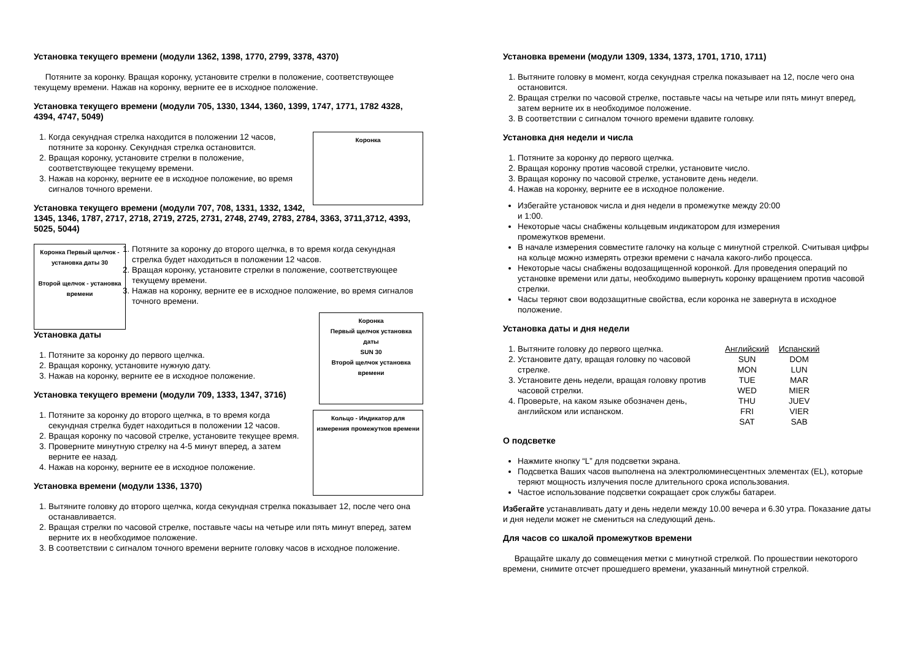Установка текущего времени (модули 1362, 1398, 1770, 2799, 3378, 4370)
Потяните за коронку. Вращая коронку, установите стрелки в положение, соответствующее текущему времени. Нажав на коронку, верните ее в исходное положение.
Установка текущего времени (модули 705, 1330, 1344, 1360, 1399, 1747, 1771, 1782 4328, 4394, 4747, 5049)
Коронка
1. Когда секундная стрелка находится в положении 12 часов, потяните за коронку. Секундная стрелка остановится.
2. Вращая коронку, установите стрелки в положение, соответствующее текущему времени.
3. Нажав на коронку, верните ее в исходное положение, во время сигналов точного времени.
Установка текущего времени (модули 707, 708, 1331, 1332, 1342, 1345, 1346, 1787, 2717, 2718, 2719, 2725, 2731, 2748, 2749, 2783, 2784, 3363, 3711,3712, 4393, 5025, 5044)
Коронка Первый щелчок - установка даты 30
Второй щелчок - установка времени
1. Потяните за коронку до второго щелчка, в то время когда секундная стрелка будет находиться в положении 12 часов.
2. Вращая коронку, установите стрелки в положение, соответствующее текущему времени.
3. Нажав на коронку, верните ее в исходное положение, во время сигналов точного времени.
Коронка
Первый щелчок установка даты
SUN 30
Второй щелчок установка времени
Установка даты
1. Потяните за коронку до первого щелчка.
2. Вращая коронку, установите нужную дату.
3. Нажав на коронку, верните ее в исходное положение.
Установка текущего времени (модули 709, 1333, 1347, 3716)
Кольцо - Индикатор для измерения промежутков времени
1. Потяните за коронку до второго щелчка, в то время когда секундная стрелка будет находиться в положении 12 часов.
2. Вращая коронку по часовой стрелке, установите текущее время.
3. Проверните минутную стрелку на 4-5 минут вперед, а затем верните ее назад.
4. Нажав на коронку, верните ее в исходное положение.
Установка времени (модули 1336, 1370)
1. Вытяните головку до второго щелчка, когда секундная стрелка показывает 12, после чего она останавливается.
2. Вращая стрелки по часовой стрелке, поставьте часы на четыре или пять минут вперед, затем верните их в необходимое положение.
3. В соответствии с сигналом точного времени верните головку часов в исходное положение.
Установка времени (модули 1309, 1334, 1373, 1701, 1710, 1711)
1. Вытяните головку в момент, когда секундная стрелка показывает на 12, после чего она остановится.
2. Вращая стрелки по часовой стрелке, поставьте часы на четыре или пять минут вперед, затем верните их в необходимое положение.
3. В соответствии с сигналом точного времени вдавите головку.
Установка дня недели и числа
1. Потяните за коронку до первого щелчка.
2. Вращая коронку против часовой стрелки, установите число.
3. Вращая коронку по часовой стрелке, установите день недели.
4. Нажав на коронку, верните ее в исходное положение.
Избегайте установок числа и дня недели в промежутке между 20:00 и 1:00.
Некоторые часы снабжены кольцевым индикатором для измерения промежутков времени.
В начале измерения совместите галочку на кольце с минутной стрелкой. Считывая цифры на кольце можно измерять отрезки времени с начала какого-либо процесса.
Некоторые часы снабжены водозащищенной коронкой. Для проведения операций по установке времени или даты, необходимо вывернуть коронку вращением против часовой стрелки.
Часы теряют свои водозащитные свойства, если коронка не завернута в исходное положение.
Установка даты и дня недели
1. Вытяните головку до первого щелчка.
2. Установите дату, вращая головку по часовой стрелке.
3. Установите день недели, вращая головку против часовой стрелки.
4. Проверьте, на каком языке обозначен день, английском или испанском.
| Английский | Испанский |
| --- | --- |
| SUN | DOM |
| MON | LUN |
| TUE | MAR |
| WED | MIER |
| THU | JUEV |
| FRI | VIER |
| SAT | SAB |
О подсветке
Нажмите кнопку “L” для подсветки экрана.
Подсветка Ваших часов выполнена на электролюминесцентных элементах (EL), которые теряют мощность излучения после длительного срока использования.
Частое использование подсветки сокращает срок службы батареи.
Избегайте устанавливать дату и день недели между 10.00 вечера и 6.30 утра. Показание даты и дня недели может не смениться на следующий день.
Для часов со шкалой промежутков времени
Вращайте шкалу до совмещения метки с минутной стрелкой. По прошествии некоторого времени, снимите отсчет прошедшего времени, указанный минутной стрелкой.